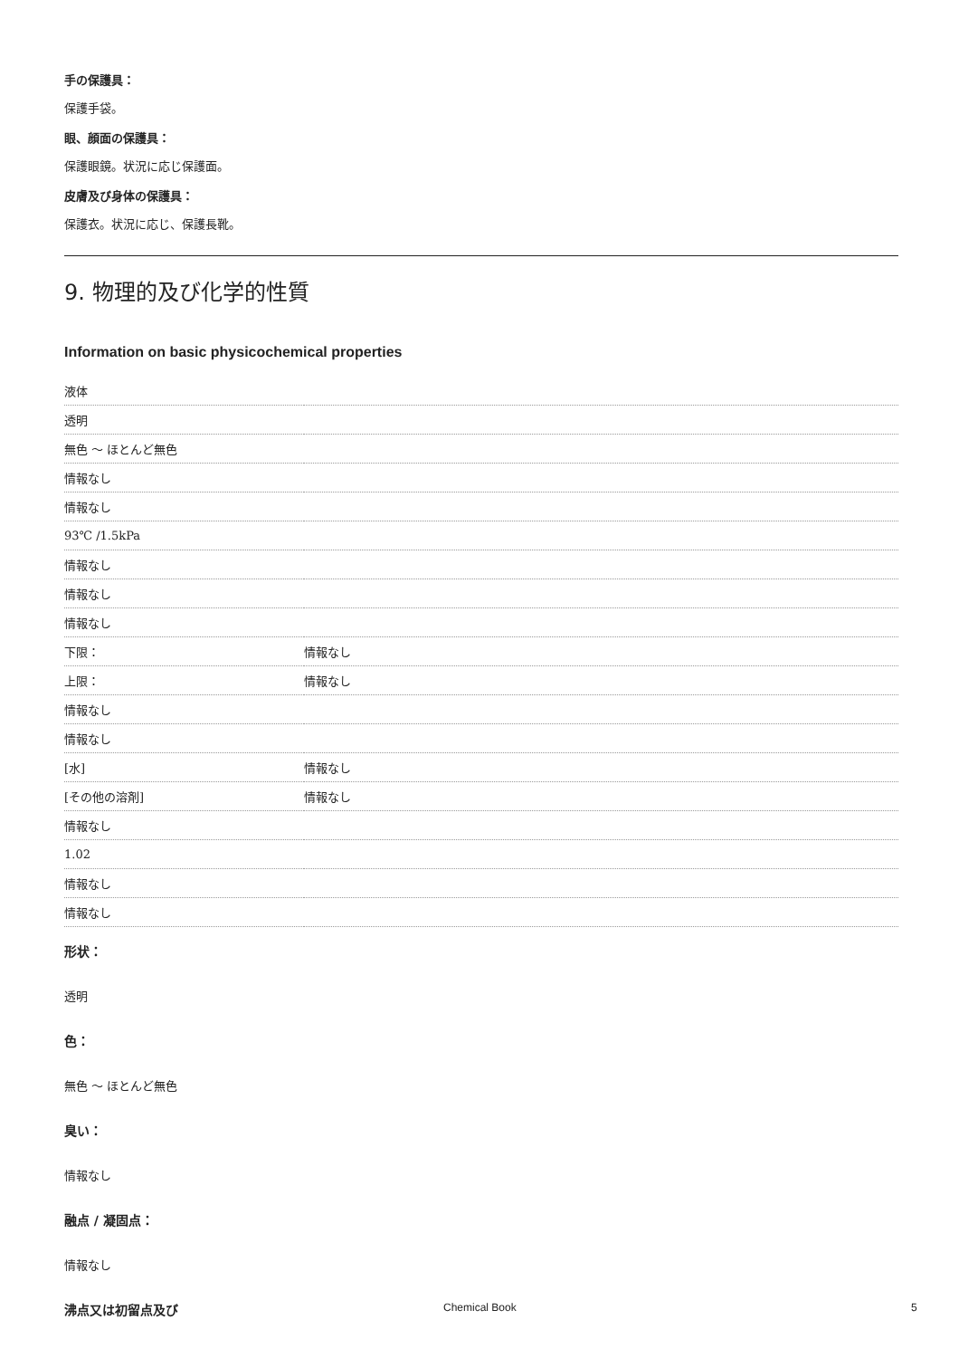手の保護具：
保護手袋。
眼、顔面の保護具：
保護眼鏡。状況に応じ保護面。
皮膚及び身体の保護具：
保護衣。状況に応じ、保護長靴。
9. 物理的及び化学的性質
Information on basic physicochemical properties
| 液体 | |
| 透明 | |
| 無色 ～ ほとんど無色 | |
| 情報なし | |
| 情報なし | |
| 93℃ /1.5kPa | |
| 情報なし | |
| 情報なし | |
| 情報なし | |
| 下限： | 情報なし |
| 上限： | 情報なし |
| 情報なし | |
| 情報なし | |
| [水] | 情報なし |
| [その他の溶剤] | 情報なし |
| 情報なし | |
| 1.02 | |
| 情報なし | |
| 情報なし | |
形状：
透明
色：
無色 ～ ほとんど無色
臭い：
情報なし
融点 / 凝固点：
情報なし
沸点又は初留点及び
Chemical Book 5